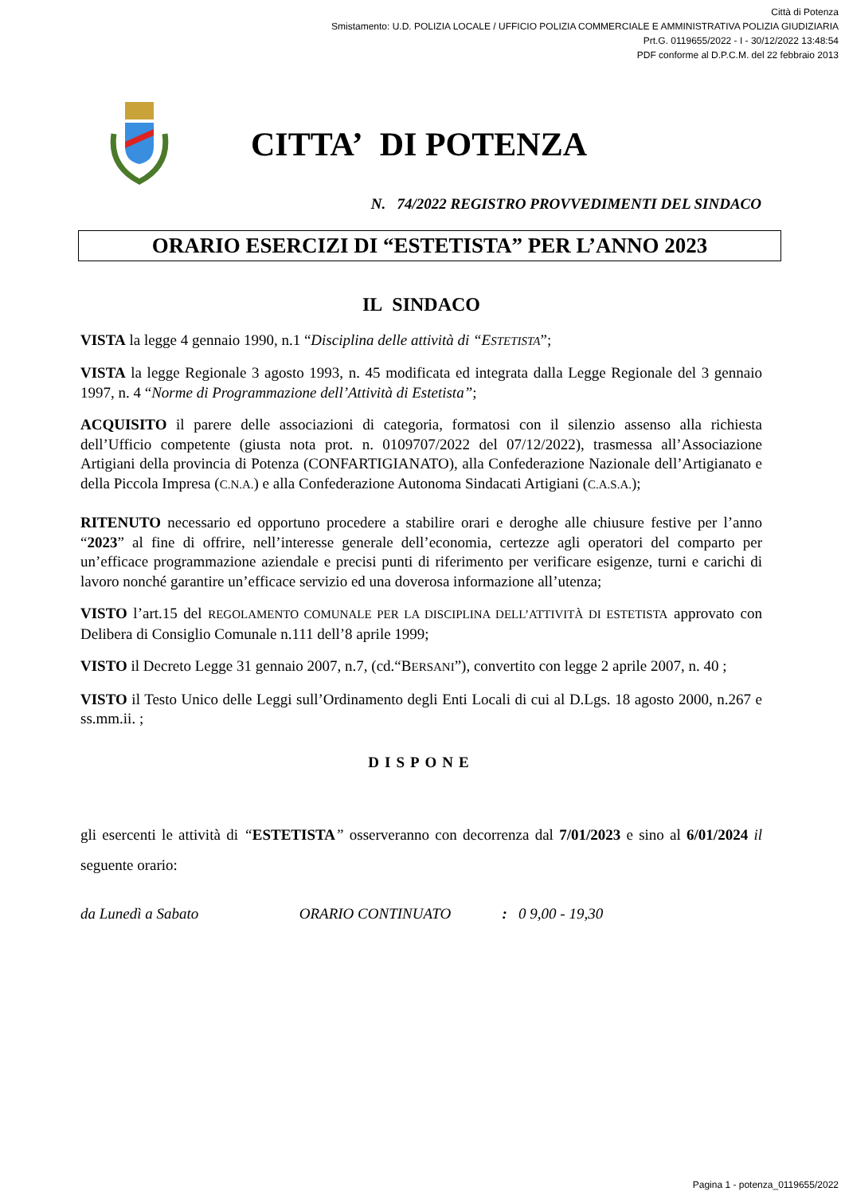Città di Potenza
Smistamento: U.D. POLIZIA LOCALE / UFFICIO POLIZIA COMMERCIALE E AMMINISTRATIVA POLIZIA GIUDIZIARIA
Prt.G. 0119655/2022 - I - 30/12/2022 13:48:54
PDF conforme al D.P.C.M. del 22 febbraio 2013
CITTA’ DI POTENZA
N. 74/2022 REGISTRO PROVVEDIMENTI DEL SINDACO
ORARIO ESERCIZI DI “ESTETISTA” PER L’ANNO 2023
IL SINDACO
VISTA la legge 4 gennaio 1990, n.1 “Disciplina delle attività di “ESTETISTA”;
VISTA la legge Regionale 3 agosto 1993, n. 45 modificata ed integrata dalla Legge Regionale del 3 gennaio 1997, n. 4 “Norme di Programmazione dell’Attività di Estetista”;
ACQUISITO il parere delle associazioni di categoria, formatosi con il silenzio assenso alla richiesta dell’Ufficio competente (giusta nota prot. n. 0109707/2022 del 07/12/2022), trasmessa all’Associazione Artigiani della provincia di Potenza (CONFARTIGIANATO), alla Confederazione Nazionale dell’Artigianato e della Piccola Impresa (C.N.A.) e alla Confederazione Autonoma Sindacati Artigiani (C.A.S.A.);
RITENUTO necessario ed opportuno procedere a stabilire orari e deroghe alle chiusure festive per l’anno “2023” al fine di offrire, nell’interesse generale dell’economia, certezze agli operatori del comparto per un’efficace programmazione aziendale e precisi punti di riferimento per verificare esigenze, turni e carichi di lavoro nonché garantire un’efficace servizio ed una doverosa informazione all’utenza;
VISTO l’art.15 del REGOLAMENTO COMUNALE PER LA DISCIPLINA DELL’ATTIVITÀ DI ESTETISTA approvato con Delibera di Consiglio Comunale n.111 dell’8 aprile 1999;
VISTO il Decreto Legge 31 gennaio 2007, n.7, (cd.“BERSANI”), convertito con legge 2 aprile 2007, n. 40 ;
VISTO il Testo Unico delle Leggi sull’Ordinamento degli Enti Locali di cui al D.Lgs. 18 agosto 2000, n.267 e ss.mm.ii. ;
DISPONE
gli esercenti le attività di “ESTETISTA” osserveranno con decorrenza dal 7/01/2023 e sino al 6/01/2024 il seguente orario:
da Lunedì a Sabato ORARIO CONTINUATO : 0 9,00 - 19,30
Pagina 1 - potenza_0119655/2022